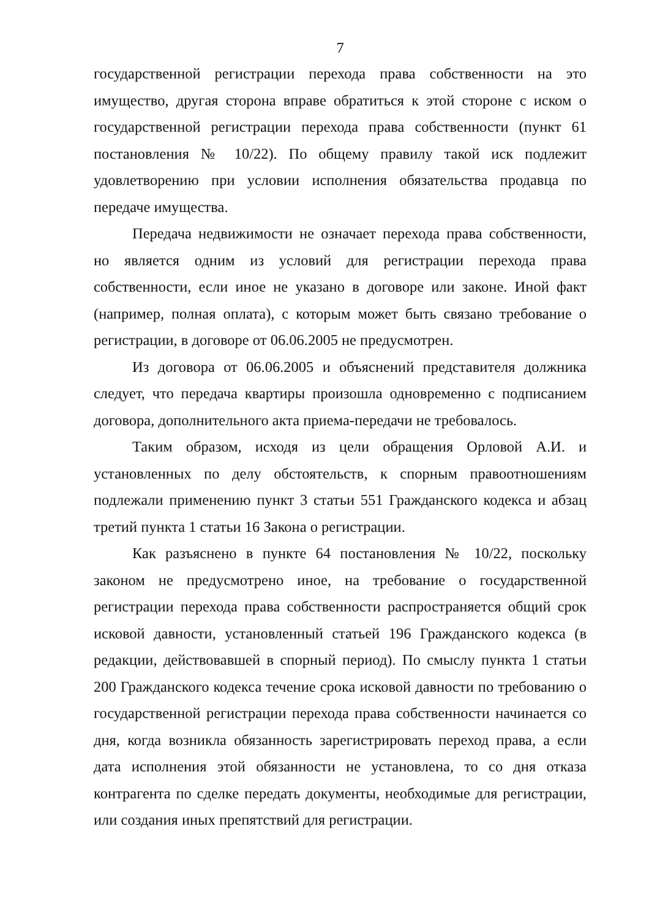7
государственной регистрации перехода права собственности на это имущество, другая сторона вправе обратиться к этой стороне с иском о государственной регистрации перехода права собственности (пункт 61 постановления № 10/22). По общему правилу такой иск подлежит удовлетворению при условии исполнения обязательства продавца по передаче имущества.
Передача недвижимости не означает перехода права собственности, но является одним из условий для регистрации перехода права собственности, если иное не указано в договоре или законе. Иной факт (например, полная оплата), с которым может быть связано требование о регистрации, в договоре от 06.06.2005 не предусмотрен.
Из договора от 06.06.2005 и объяснений представителя должника следует, что передача квартиры произошла одновременно с подписанием договора, дополнительного акта приема-передачи не требовалось.
Таким образом, исходя из цели обращения Орловой А.И. и установленных по делу обстоятельств, к спорным правоотношениям подлежали применению пункт 3 статьи 551 Гражданского кодекса и абзац третий пункта 1 статьи 16 Закона о регистрации.
Как разъяснено в пункте 64 постановления № 10/22, поскольку законом не предусмотрено иное, на требование о государственной регистрации перехода права собственности распространяется общий срок исковой давности, установленный статьей 196 Гражданского кодекса (в редакции, действовавшей в спорный период). По смыслу пункта 1 статьи 200 Гражданского кодекса течение срока исковой давности по требованию о государственной регистрации перехода права собственности начинается со дня, когда возникла обязанность зарегистрировать переход права, а если дата исполнения этой обязанности не установлена, то со дня отказа контрагента по сделке передать документы, необходимые для регистрации, или создания иных препятствий для регистрации.